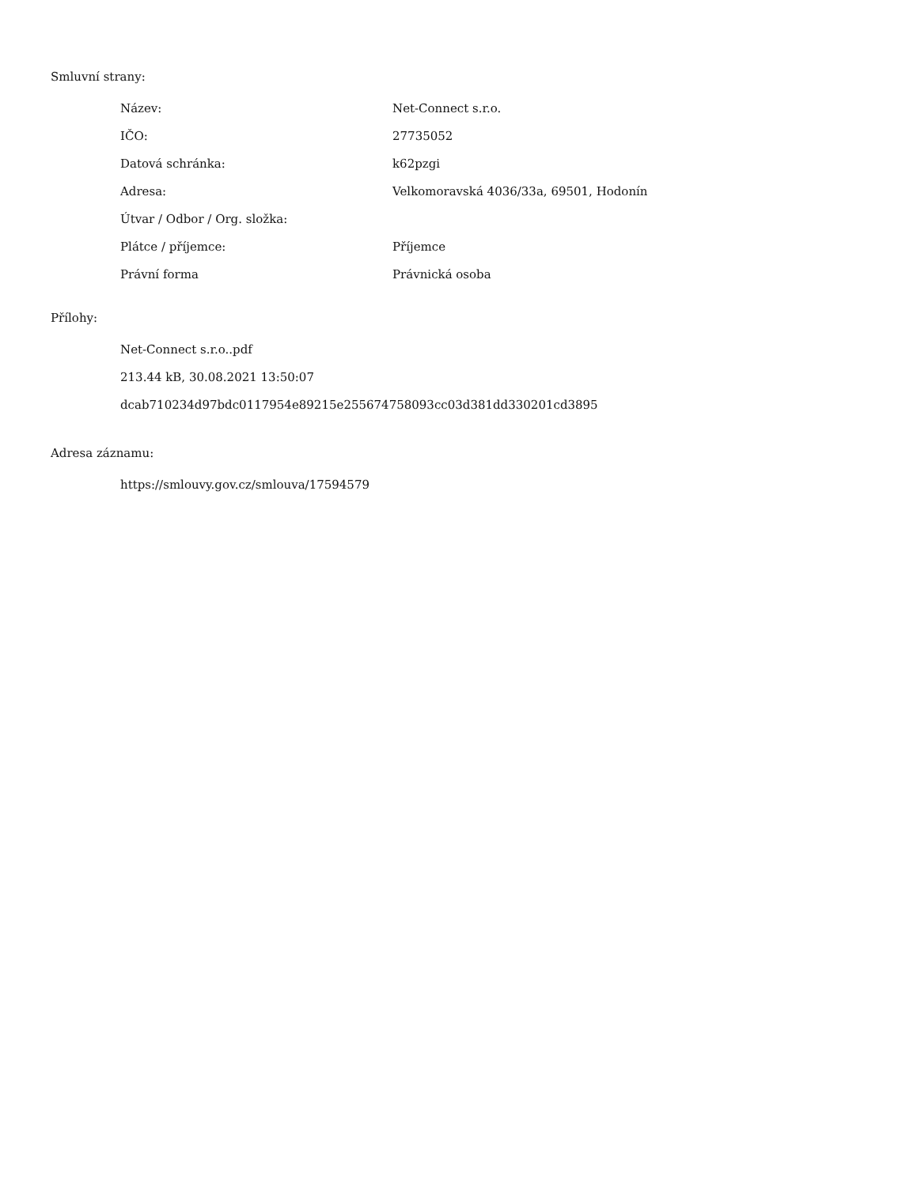Smluvní strany:
| Název: | Net-Connect s.r.o. |
| IČO: | 27735052 |
| Datová schránka: | k62pzgi |
| Adresa: | Velkomoravská 4036/33a, 69501, Hodonín |
| Útvar / Odbor / Org. složka: | |
| Plátce / příjemce: | Příjemce |
| Právní forma | Právnická osoba |
Přílohy:
Net-Connect s.r.o..pdf
213.44 kB, 30.08.2021 13:50:07
dcab710234d97bdc0117954e89215e255674758093cc03d381dd330201cd3895
Adresa záznamu:
https://smlouvy.gov.cz/smlouva/17594579